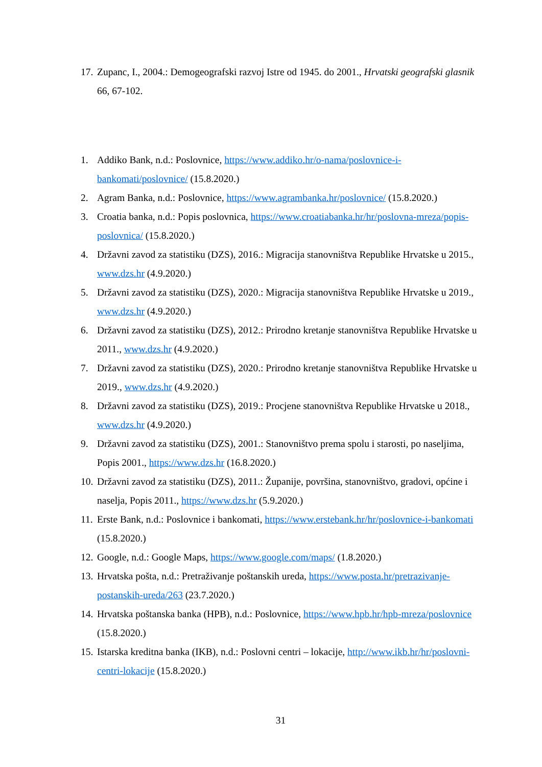17. Zupanc, I., 2004.: Demogeografski razvoj Istre od 1945. do 2001., Hrvatski geografski glasnik 66, 67-102.
1. Addiko Bank, n.d.: Poslovnice, https://www.addiko.hr/o-nama/poslovnice-i-bankomati/poslovnice/ (15.8.2020.)
2. Agram Banka, n.d.: Poslovnice, https://www.agrambanka.hr/poslovnice/ (15.8.2020.)
3. Croatia banka, n.d.: Popis poslovnica, https://www.croatiabanka.hr/hr/poslovna-mreza/popis-poslovnica/ (15.8.2020.)
4. Državni zavod za statistiku (DZS), 2016.: Migracija stanovništva Republike Hrvatske u 2015., www.dzs.hr (4.9.2020.)
5. Državni zavod za statistiku (DZS), 2020.: Migracija stanovništva Republike Hrvatske u 2019., www.dzs.hr (4.9.2020.)
6. Državni zavod za statistiku (DZS), 2012.: Prirodno kretanje stanovništva Republike Hrvatske u 2011., www.dzs.hr (4.9.2020.)
7. Državni zavod za statistiku (DZS), 2020.: Prirodno kretanje stanovništva Republike Hrvatske u 2019., www.dzs.hr (4.9.2020.)
8. Državni zavod za statistiku (DZS), 2019.: Procjene stanovništva Republike Hrvatske u 2018., www.dzs.hr (4.9.2020.)
9. Državni zavod za statistiku (DZS), 2001.: Stanovništvo prema spolu i starosti, po naseljima, Popis 2001., https://www.dzs.hr (16.8.2020.)
10. Državni zavod za statistiku (DZS), 2011.: Županije, površina, stanovništvo, gradovi, općine i naselja, Popis 2011., https://www.dzs.hr (5.9.2020.)
11. Erste Bank, n.d.: Poslovnice i bankomati, https://www.erstebank.hr/hr/poslovnice-i-bankomati (15.8.2020.)
12. Google, n.d.: Google Maps, https://www.google.com/maps/ (1.8.2020.)
13. Hrvatska pošta, n.d.: Pretraživanje poštanskih ureda, https://www.posta.hr/pretrazivanje-postanskih-ureda/263 (23.7.2020.)
14. Hrvatska poštanska banka (HPB), n.d.: Poslovnice, https://www.hpb.hr/hpb-mreza/poslovnice (15.8.2020.)
15. Istarska kreditna banka (IKB), n.d.: Poslovni centri – lokacije, http://www.ikb.hr/hr/poslovni-centri-lokacije (15.8.2020.)
31